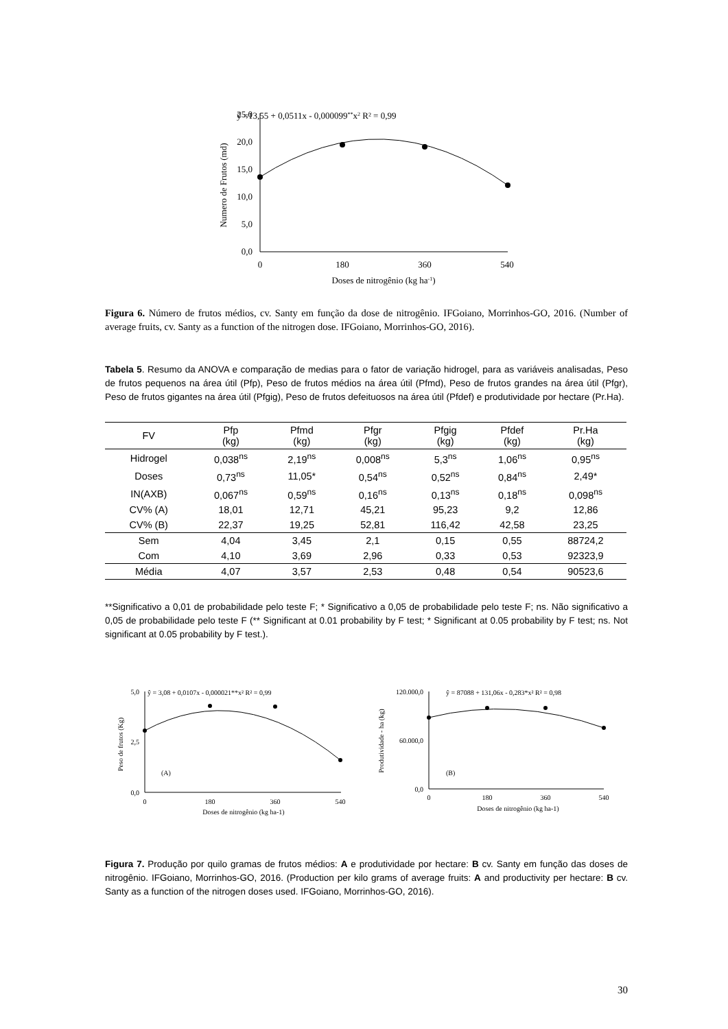ŷ =13,55 + 0,0511x - 0,000099**x2 R² = 0,99
25,0
20,0
15,0
10,0
5,0
0,0
0
180
360
540
Doses de nitrogênio (kg ha-1)
Numero de Frutos (md)
Figura 6. Número de frutos médios, cv. Santy em função da dose de nitrogênio. IFGoiano, Morrinhos-GO, 2016. (Number of average fruits, cv. Santy as a function of the nitrogen dose. IFGoiano, Morrinhos-GO, 2016).
Tabela 5. Resumo da ANOVA e comparação de medias para o fator de variação hidrogel, para as variáveis analisadas, Peso de frutos pequenos na área útil (Pfp), Peso de frutos médios na área útil (Pfmd), Peso de frutos grandes na área útil (Pfgr), Peso de frutos gigantes na área útil (Pfgig), Peso de frutos defeituosos na área útil (Pfdef) e produtividade por hectare (Pr.Ha).
| FV | Pfp (kg) | Pfmd (kg) | Pfgr (kg) | Pfgig (kg) | Pfdef (kg) | Pr.Ha (kg) |
| --- | --- | --- | --- | --- | --- | --- |
| Hidrogel | 0,038<sup>ns</sup> | 2,19<sup>ns</sup> | 0,008<sup>ns</sup> | 5,3<sup>ns</sup> | 1,06<sup>ns</sup> | 0,95<sup>ns</sup> |
| Doses | 0,73<sup>ns</sup> | 11,05* | 0,54<sup>ns</sup> | 0,52<sup>ns</sup> | 0,84<sup>ns</sup> | 2,49* |
| IN(AXB) | 0,067<sup>ns</sup> | 0,59<sup>ns</sup> | 0,16<sup>ns</sup> | 0,13<sup>ns</sup> | 0,18<sup>ns</sup> | 0,098<sup>ns</sup> |
| CV% (A) | 18,01 | 12,71 | 45,21 | 95,23 | 9,2 | 12,86 |
| CV% (B) | 22,37 | 19,25 | 52,81 | 116,42 | 42,58 | 23,25 |
| Sem | 4,04 | 3,45 | 2,1 | 0,15 | 0,55 | 88724,2 |
| Com | 4,10 | 3,69 | 2,96 | 0,33 | 0,53 | 92323,9 |
| Média | 4,07 | 3,57 | 2,53 | 0,48 | 0,54 | 90523,6 |
**Significativo a 0,01 de probabilidade pelo teste F; * Significativo a 0,05 de probabilidade pelo teste F; ns. Não significativo a 0,05 de probabilidade pelo teste F (** Significant at 0.01 probability by F test; * Significant at 0.05 probability by F test; ns. Not significant at 0.05 probability by F test.).
ŷ = 3,08 + 0,0107x - 0,000021**x² R² = 0,99
5,0
2,5
0,0
0
180
360
540
Doses de nitrogênio (kg ha-1)
Peso de frutos (Kg)
(A)
ŷ = 87088 + 131,06x - 0,283*x² R² = 0,98
120.000,0
60.000,0
0,0
0
180
360
540
Doses de nitrogênio (kg ha-1)
Produtividade - ha (kg)
(B)
Figura 7. Produção por quilo gramas de frutos médios: A e produtividade por hectare: B cv. Santy em função das doses de nitrogênio. IFGoiano, Morrinhos-GO, 2016. (Production per kilo grams of average fruits: A and productivity per hectare: B cv. Santy as a function of the nitrogen doses used. IFGoiano, Morrinhos-GO, 2016).
30